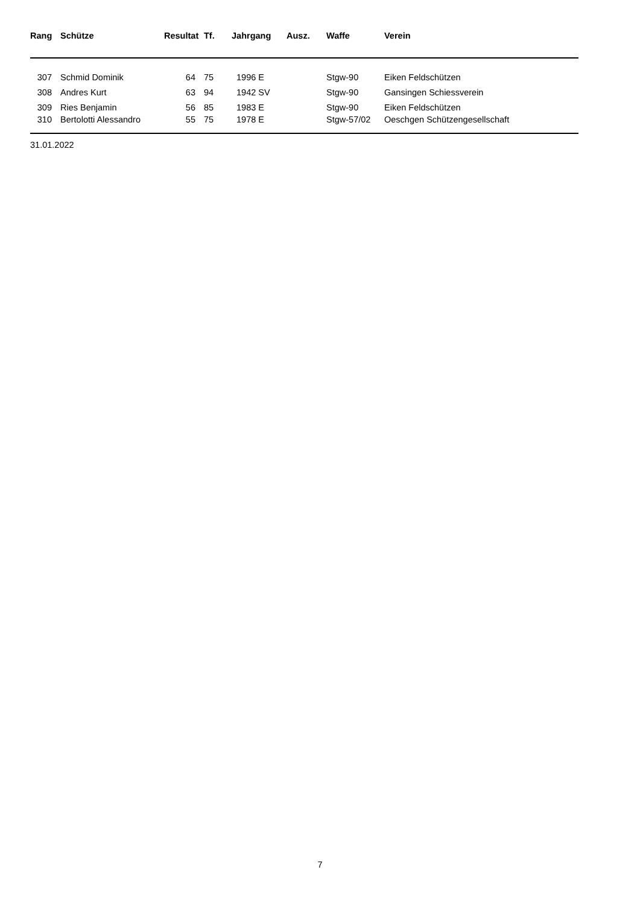| Rang | Schütze | Resultat | Tf. | Jahrgang | Ausz. | Waffe | Verein |
| --- | --- | --- | --- | --- | --- | --- | --- |
| 307 | Schmid Dominik | 64 | 75 | 1996 E | | Stgw-90 | Eiken Feldschützen |
| 308 | Andres Kurt | 63 | 94 | 1942 SV | | Stgw-90 | Gansingen Schiessverein |
| 309 | Ries Benjamin | 56 | 85 | 1983 E | | Stgw-90 | Eiken Feldschützen |
| 310 | Bertolotti Alessandro | 55 | 75 | 1978 E | | Stgw-57/02 | Oeschgen Schützengesellschaft |
31.01.2022
7